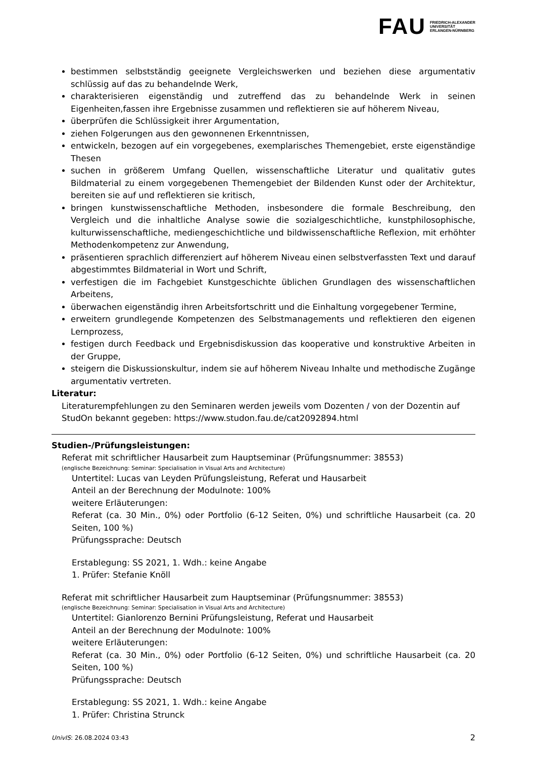FAU FRIEDRICH-ALEXANDER
UNIVERSITÄT
ERLANGEN-NÜRNBERG
bestimmen selbstständig geeignete Vergleichswerken und beziehen diese argumentativ schlüssig auf das zu behandelnde Werk,
charakterisieren eigenständig und zutreffend das zu behandelnde Werk in seinen Eigenheiten,fassen ihre Ergebnisse zusammen und reflektieren sie auf höherem Niveau,
überprüfen die Schlüssigkeit ihrer Argumentation,
ziehen Folgerungen aus den gewonnenen Erkenntnissen,
entwickeln, bezogen auf ein vorgegebenes, exemplarisches Themengebiet, erste eigenständige Thesen
suchen in größerem Umfang Quellen, wissenschaftliche Literatur und qualitativ gutes Bildmaterial zu einem vorgegebenen Themengebiet der Bildenden Kunst oder der Architektur, bereiten sie auf und reflektieren sie kritisch,
bringen kunstwissenschaftliche Methoden, insbesondere die formale Beschreibung, den Vergleich und die inhaltliche Analyse sowie die sozialgeschichtliche, kunstphilosophische, kulturwissenschaftliche, mediengeschichtliche und bildwissenschaftliche Reflexion, mit erhöhter Methodenkompetenz zur Anwendung,
präsentieren sprachlich differenziert auf höherem Niveau einen selbstverfassten Text und darauf abgestimmtes Bildmaterial in Wort und Schrift,
verfestigen die im Fachgebiet Kunstgeschichte üblichen Grundlagen des wissenschaftlichen Arbeitens,
überwachen eigenständig ihren Arbeitsfortschritt und die Einhaltung vorgegebener Termine,
erweitern grundlegende Kompetenzen des Selbstmanagements und reflektieren den eigenen Lernprozess,
festigen durch Feedback und Ergebnisdiskussion das kooperative und konstruktive Arbeiten in der Gruppe,
steigern die Diskussionskultur, indem sie auf höherem Niveau Inhalte und methodische Zugänge argumentativ vertreten.
Literatur:
Literaturempfehlungen zu den Seminaren werden jeweils vom Dozenten / von der Dozentin auf StudOn bekannt gegeben: https://www.studon.fau.de/cat2092894.html
Studien-/Prüfungsleistungen:
Referat mit schriftlicher Hausarbeit zum Hauptseminar (Prüfungsnummer: 38553)
(englische Bezeichnung: Seminar: Specialisation in Visual Arts and Architecture)
Untertitel: Lucas van Leyden Prüfungsleistung, Referat und Hausarbeit
Anteil an der Berechnung der Modulnote: 100%
weitere Erläuterungen:
Referat (ca. 30 Min., 0%) oder Portfolio (6-12 Seiten, 0%) und schriftliche Hausarbeit (ca. 20 Seiten, 100 %)
Prüfungssprache: Deutsch
Erstablegung: SS 2021, 1. Wdh.: keine Angabe
1. Prüfer: Stefanie Knöll
Referat mit schriftlicher Hausarbeit zum Hauptseminar (Prüfungsnummer: 38553)
(englische Bezeichnung: Seminar: Specialisation in Visual Arts and Architecture)
Untertitel: Gianlorenzo Bernini Prüfungsleistung, Referat und Hausarbeit
Anteil an der Berechnung der Modulnote: 100%
weitere Erläuterungen:
Referat (ca. 30 Min., 0%) oder Portfolio (6-12 Seiten, 0%) und schriftliche Hausarbeit (ca. 20 Seiten, 100 %)
Prüfungssprache: Deutsch
Erstablegung: SS 2021, 1. Wdh.: keine Angabe
1. Prüfer: Christina Strunck
UnivIS: 26.08.2024 03:43 2